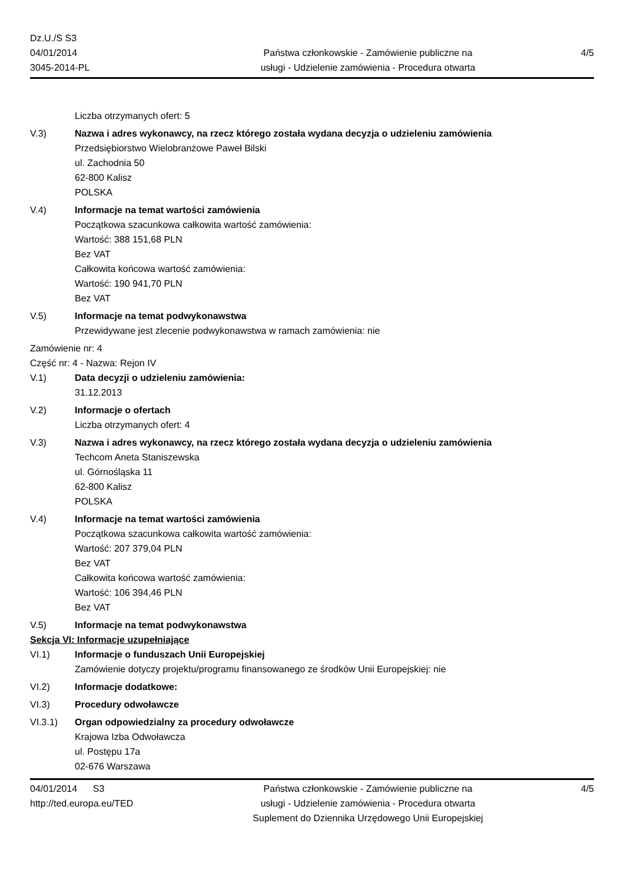Dz.U./S S3
04/01/2014
3045-2014-PL
Państwa członkowskie - Zamówienie publiczne na
usługi - Udzielenie zamówienia - Procedura otwarta
4/5
Liczba otrzymanych ofert: 5
V.3) Nazwa i adres wykonawcy, na rzecz którego została wydana decyzja o udzieleniu zamówienia
Przedsiębiorstwo Wielobranżowe Paweł Bilski
ul. Zachodnia 50
62-800 Kalisz
POLSKA
V.4) Informacje na temat wartości zamówienia
Początkowa szacunkowa całkowita wartość zamówienia:
Wartość: 388 151,68 PLN
Bez VAT
Całkowita końcowa wartość zamówienia:
Wartość: 190 941,70 PLN
Bez VAT
V.5) Informacje na temat podwykonawstwa
Przewidywane jest zlecenie podwykonawstwa w ramach zamówienia: nie
Zamówienie nr: 4
Część nr: 4 - Nazwa: Rejon IV
V.1) Data decyzji o udzieleniu zamówienia:
31.12.2013
V.2) Informacje o ofertach
Liczba otrzymanych ofert: 4
V.3) Nazwa i adres wykonawcy, na rzecz którego została wydana decyzja o udzieleniu zamówienia
Techcom Aneta Staniszewska
ul. Górnośląska 11
62-800 Kalisz
POLSKA
V.4) Informacje na temat wartości zamówienia
Początkowa szacunkowa całkowita wartość zamówienia:
Wartość: 207 379,04 PLN
Bez VAT
Całkowita końcowa wartość zamówienia:
Wartość: 106 394,46 PLN
Bez VAT
V.5) Informacje na temat podwykonawstwa
Sekcja VI: Informacje uzupełniające
VI.1) Informacje o funduszach Unii Europejskiej
Zamówienie dotyczy projektu/programu finansowanego ze środków Unii Europejskiej: nie
VI.2) Informacje dodatkowe:
VI.3) Procedury odwoławcze
VI.3.1) Organ odpowiedzialny za procedury odwoławcze
Krajowa Izba Odwoławcza
ul. Postępu 17a
02-676 Warszawa
04/01/2014 S3
http://ted.europa.eu/TED
Państwa członkowskie - Zamówienie publiczne na
usługi - Udzielenie zamówienia - Procedura otwarta
Suplement do Dziennika Urzędowego Unii Europejskiej
4/5